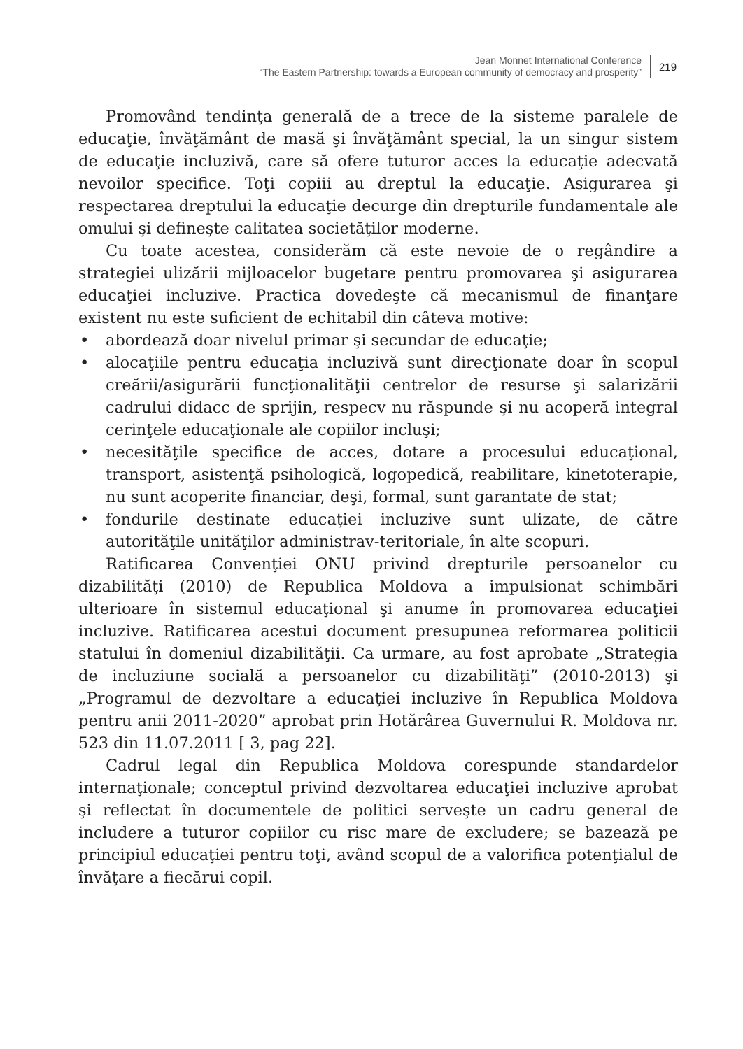Jean Monnet International Conference
“The Eastern Partnership: towards a European community of democracy and prosperity”
219
Promovând tendinţa generală de a trece de la sisteme paralele de educaţie, învăţământ de masă şi învăţământ special, la un singur sistem de educaţie incluzivă, care să ofere tuturor acces la educaţie adecvată nevoilor specifice. Toţi copiii au dreptul la educaţie. Asigurarea şi respectarea dreptului la educaţie decurge din drepturile fundamentale ale omului şi defineşte calitatea societăţilor moderne.
Cu toate acestea, considerăm că este nevoie de o regândire a strategiei ulizării mijloacelor bugetare pentru promovarea şi asigurarea educaţiei incluzive. Practica dovedeşte că mecanismul de finanţare existent nu este suficient de echitabil din câteva motive:
• abordează doar nivelul primar şi secundar de educaţie;
• alocaţiile pentru educaţia incluzivă sunt direcţionate doar în scopul creării/asigurării funcţionalităţii centrelor de resurse şi salarizării cadrului didacc de sprijin, respecv nu răspunde şi nu acoperă integral cerinţele educaţionale ale copiilor incluşi;
• necesităţile specifice de acces, dotare a procesului educaţional, transport, asistenţă psihologică, logopedică, reabilitare, kinetoterapie, nu sunt acoperite financiar, deşi, formal, sunt garantate de stat;
• fondurile destinate educaţiei incluzive sunt ulizate, de către autorităţile unităţilor administrav-teritoriale, în alte scopuri.
Ratificarea Convenţiei ONU privind drepturile persoanelor cu dizabilităţi (2010) de Republica Moldova a impulsionat schimbări ulterioare în sistemul educaţional şi anume în promovarea educaţiei incluzive. Ratificarea acestui document presupunea reformarea politicii statului în domeniul dizabilităţii. Ca urmare, au fost aprobate „Strategia de incluziune socială a persoanelor cu dizabilităţi” (2010-2013) şi „Programul de dezvoltare a educaţiei incluzive în Republica Moldova pentru anii 2011-2020” aprobat prin Hotărârea Guvernului R. Moldova nr. 523 din 11.07.2011 [ 3, pag 22].
Cadrul legal din Republica Moldova corespunde standardelor internaţionale; conceptul privind dezvoltarea educaţiei incluzive aprobat şi reflectat în documentele de politici serveşte un cadru general de includere a tuturor copiilor cu risc mare de excludere; se bazează pe principiul educaţiei pentru toţi, având scopul de a valorifica potenţialul de învăţare a fiecărui copil.